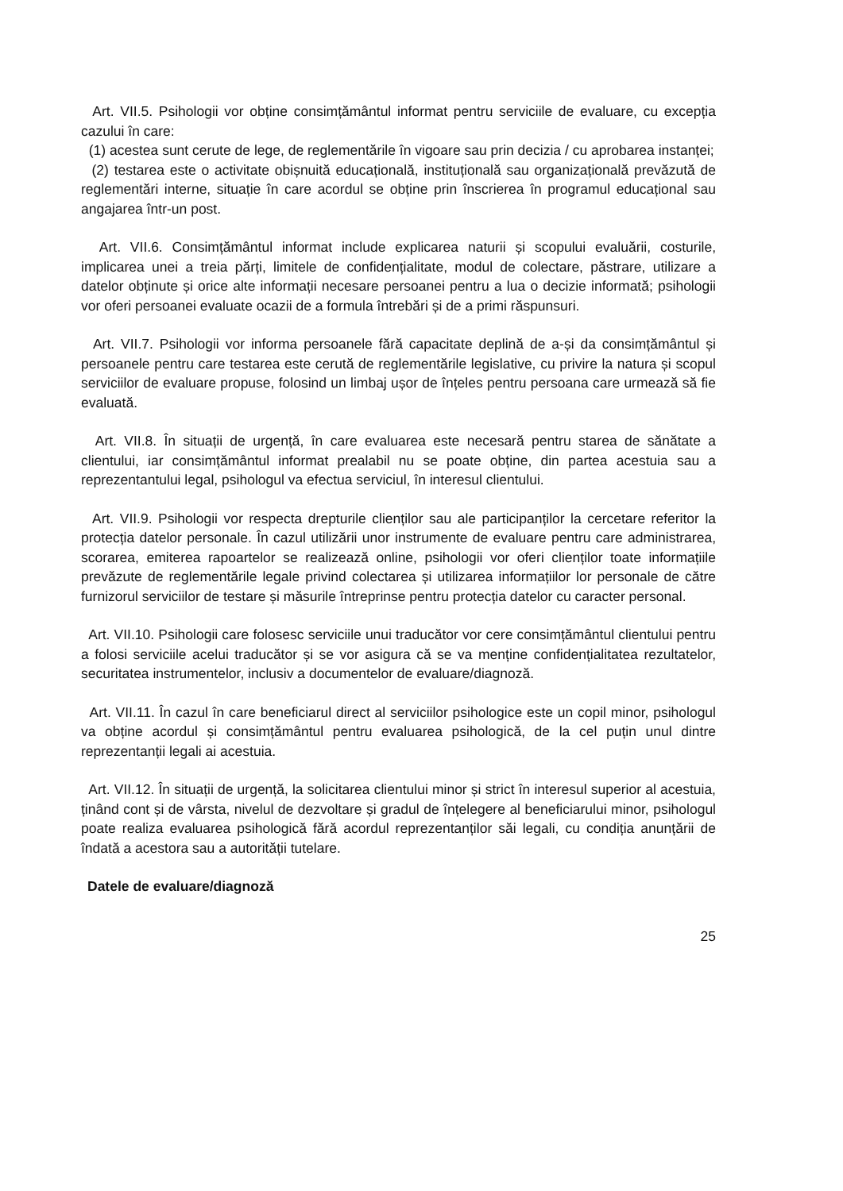Art. VII.5. Psihologii vor obține consimțământul informat pentru serviciile de evaluare, cu excepția cazului în care:
(1) acestea sunt cerute de lege, de reglementările în vigoare sau prin decizia / cu aprobarea instanței;
(2) testarea este o activitate obișnuită educațională, instituțională sau organizațională prevăzută de reglementări interne, situație în care acordul se obține prin înscrierea în programul educațional sau angajarea într-un post.
Art. VII.6. Consimțământul informat include explicarea naturii și scopului evaluării, costurile, implicarea unei a treia părți, limitele de confidențialitate, modul de colectare, păstrare, utilizare a datelor obținute și orice alte informații necesare persoanei pentru a lua o decizie informată; psihologii vor oferi persoanei evaluate ocazii de a formula întrebări și de a primi răspunsuri.
Art. VII.7. Psihologii vor informa persoanele fără capacitate deplină de a-și da consimțământul și persoanele pentru care testarea este cerută de reglementările legislative, cu privire la natura și scopul serviciilor de evaluare propuse, folosind un limbaj ușor de înțeles pentru persoana care urmează să fie evaluată.
Art. VII.8. În situații de urgență, în care evaluarea este necesară pentru starea de sănătate a clientului, iar consimțământul informat prealabil nu se poate obține, din partea acestuia sau a reprezentantului legal, psihologul va efectua serviciul, în interesul clientului.
Art. VII.9. Psihologii vor respecta drepturile clienților sau ale participanților la cercetare referitor la protecția datelor personale. În cazul utilizării unor instrumente de evaluare pentru care administrarea, scorarea, emiterea rapoartelor se realizează online, psihologii vor oferi clienților toate informațiile prevăzute de reglementările legale privind colectarea și utilizarea informațiilor lor personale de către furnizorul serviciilor de testare și măsurile întreprinse pentru protecția datelor cu caracter personal.
Art. VII.10. Psihologii care folosesc serviciile unui traducător vor cere consimțământul clientului pentru a folosi serviciile acelui traducător și se vor asigura că se va menține confidențialitatea rezultatelor, securitatea instrumentelor, inclusiv a documentelor de evaluare/diagnoză.
Art. VII.11. În cazul în care beneficiarul direct al serviciilor psihologice este un copil minor, psihologul va obține acordul și consimțământul pentru evaluarea psihologică, de la cel puțin unul dintre reprezentanții legali ai acestuia.
Art. VII.12. În situații de urgență, la solicitarea clientului minor și strict în interesul superior al acestuia, ținând cont și de vârsta, nivelul de dezvoltare și gradul de înțelegere al beneficiarului minor, psihologul poate realiza evaluarea psihologică fără acordul reprezentanților săi legali, cu condiția anunțării de îndată a acestora sau a autorității tutelare.
Datele de evaluare/diagnoză
25